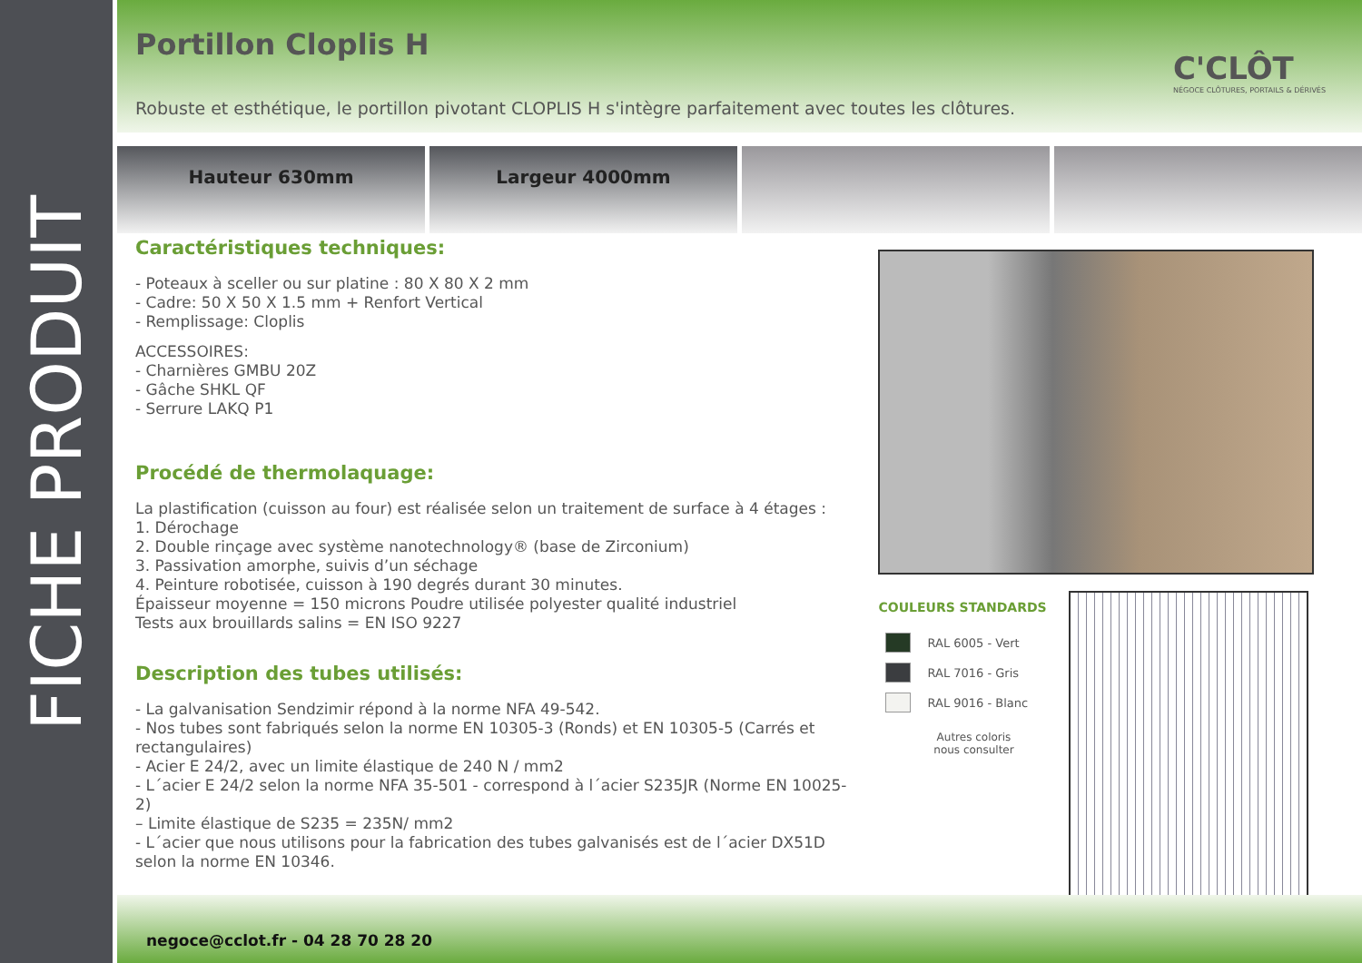FICHE PRODUIT
Portillon Cloplis H
C'CLÔT
NÉGOCE CLÔTURES, PORTAILS & DÉRIVÉS
Robuste et esthétique, le portillon pivotant CLOPLIS H s'intègre parfaitement avec toutes les clôtures.
Hauteur 630mm Largeur 4000mm
Caractéristiques techniques:
- Poteaux à sceller ou sur platine : 80 X 80 X 2 mm
- Cadre: 50 X 50 X 1.5 mm + Renfort Vertical
- Remplissage: Cloplis
ACCESSOIRES:
- Charnières GMBU 20Z
- Gâche SHKL QF
- Serrure LAKQ P1
Procédé de thermolaquage:
La plastification (cuisson au four) est réalisée selon un traitement de surface à 4 étages :
1. Dérochage
2. Double rinçage avec système nanotechnology® (base de Zirconium)
3. Passivation amorphe, suivis d’un séchage
4. Peinture robotisée, cuisson à 190 degrés durant 30 minutes.
Épaisseur moyenne = 150 microns Poudre utilisée polyester qualité industriel
Tests aux brouillards salins = EN ISO 9227
Description des tubes utilisés:
- La galvanisation Sendzimir répond à la norme NFA 49-542.
- Nos tubes sont fabriqués selon la norme EN 10305-3 (Ronds) et EN 10305-5 (Carrés et rectangulaires)
- Acier E 24/2, avec un limite élastique de 240 N / mm2
- L´acier E 24/2 selon la norme NFA 35-501 - correspond à l´acier S235JR (Norme EN 10025-2)
– Limite élastique de S235 = 235N/ mm2
- L´acier que nous utilisons pour la fabrication des tubes galvanisés est de l´acier DX51D selon la norme EN 10346.
COULEURS STANDARDS
RAL 6005 - Vert
RAL 7016 - Gris
RAL 9016 - Blanc
Autres coloris
nous consulter
negoce@cclot.fr - 04 28 70 28 20